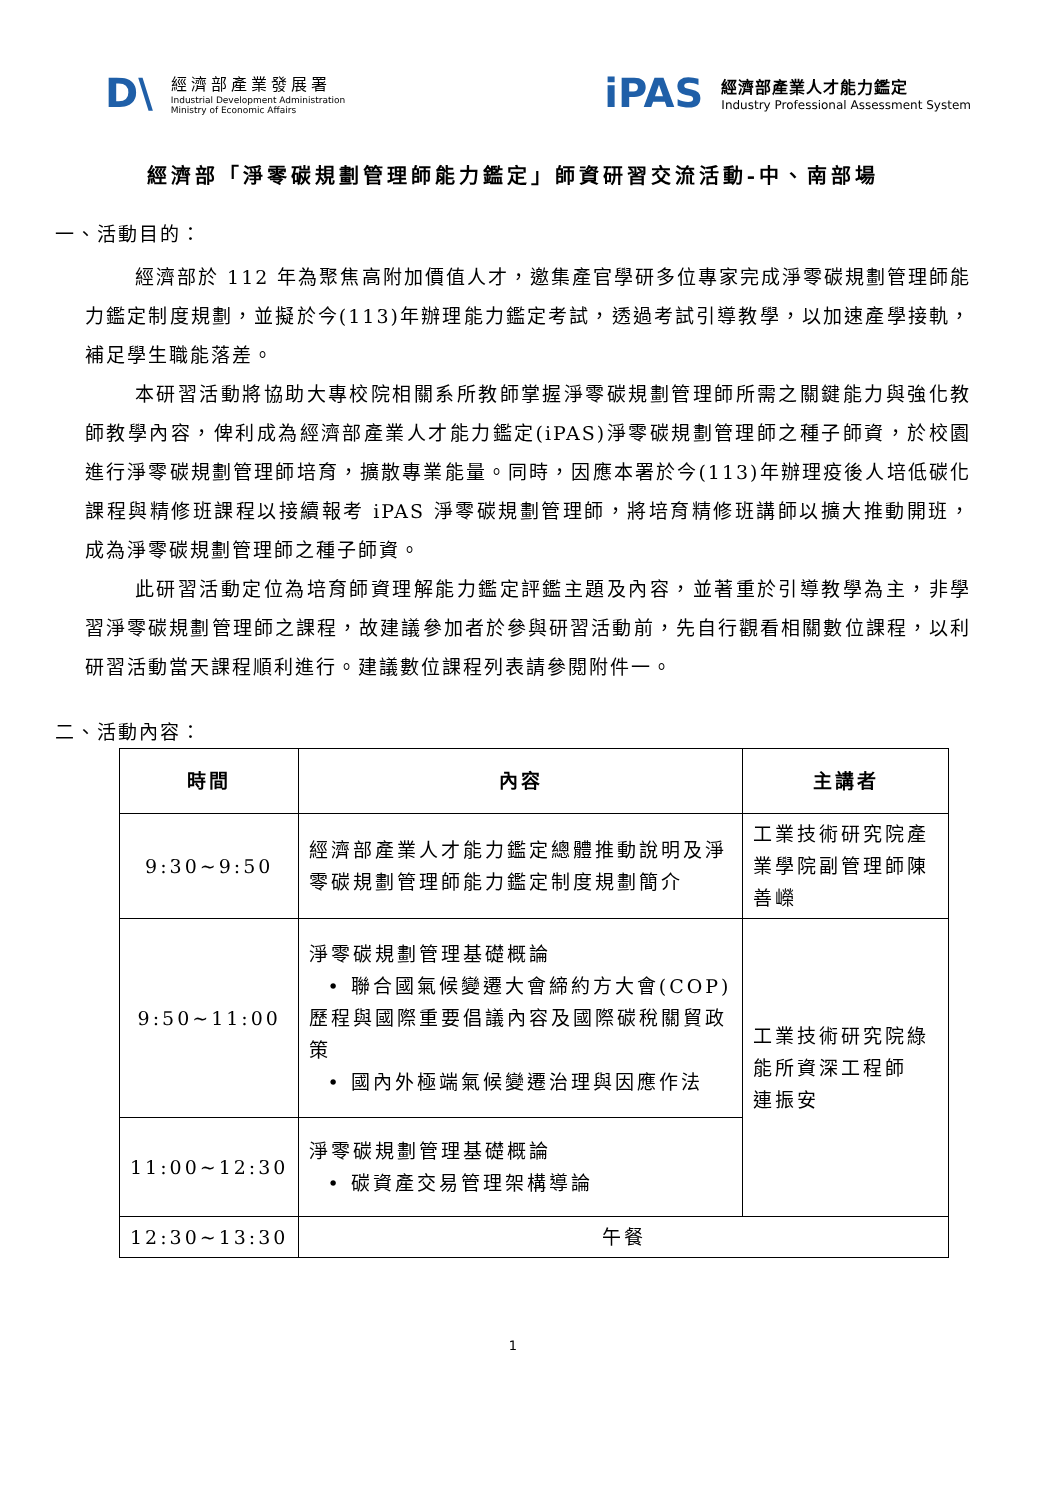D\
經濟部產業發展署
Industrial Development Administration
Ministry of Economic Affairs
iPAS
經濟部產業人才能力鑑定
Industry Professional Assessment System
經濟部「淨零碳規劃管理師能力鑑定」師資研習交流活動-中、南部場
一、活動目的：
經濟部於 112 年為聚焦高附加價值人才，邀集產官學研多位專家完成淨零碳規劃管理師能力鑑定制度規劃，並擬於今(113)年辦理能力鑑定考試，透過考試引導教學，以加速產學接軌，補足學生職能落差。
本研習活動將協助大專校院相關系所教師掌握淨零碳規劃管理師所需之關鍵能力與強化教師教學內容，俾利成為經濟部產業人才能力鑑定(iPAS)淨零碳規劃管理師之種子師資，於校園進行淨零碳規劃管理師培育，擴散專業能量。同時，因應本署於今(113)年辦理疫後人培低碳化課程與精修班課程以接續報考 iPAS 淨零碳規劃管理師，將培育精修班講師以擴大推動開班，成為淨零碳規劃管理師之種子師資。
此研習活動定位為培育師資理解能力鑑定評鑑主題及內容，並著重於引導教學為主，非學習淨零碳規劃管理師之課程，故建議參加者於參與研習活動前，先自行觀看相關數位課程，以利研習活動當天課程順利進行。建議數位課程列表請參閱附件一。
二、活動內容：
| 時間 | 內容 | 主講者 |
| --- | --- | --- |
| 9:30~9:50 | 經濟部產業人才能力鑑定總體推動說明及淨零碳規劃管理師能力鑑定制度規劃簡介 | 工業技術研究院產業學院副管理師陳善嶸 |
| 9:50~11:00 | 淨零碳規劃管理基礎概論 • 聯合國氣候變遷大會締約方大會(COP)歷程與國際重要倡議內容及國際碳稅關貿政策 • 國內外極端氣候變遷治理與因應作法 | 工業技術研究院綠能所資深工程師 連振安 |
| 11:00~12:30 | 淨零碳規劃管理基礎概論 • 碳資產交易管理架構導論 | |
| 12:30~13:30 | 午餐 | |
1